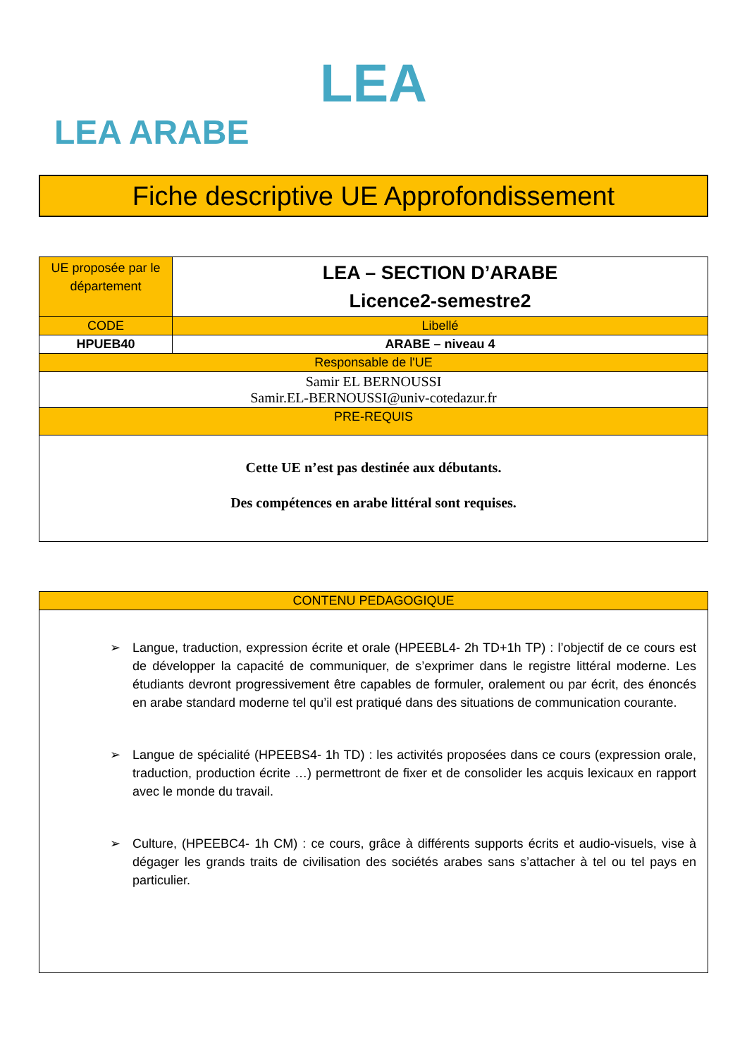LEA
LEA ARABE
Fiche descriptive UE Approfondissement
| UE proposée par le département | LEA – SECTION D’ARABE Licence2-semestre2 |
| CODE | Libellé |
| HPUEB40 | ARABE – niveau 4 |
| Responsable de l'UE | |
| Samir EL BERNOUSSI Samir.EL-BERNOUSSI@univ-cotedazur.fr | |
| PRE-REQUIS | |
| Cette UE n’est pas destinée aux débutants. Des compétences en arabe littéral sont requises. | |
| CONTENU PEDAGOGIQUE |
| ➢ Langue, traduction, expression écrite et orale (HPEEBL4- 2h TD+1h TP) : l’objectif de ce cours est de développer la capacité de communiquer, de s’exprimer dans le registre littéral moderne. Les étudiants devront progressivement être capables de formuler, oralement ou par écrit, des énoncés en arabe standard moderne tel qu’il est pratiqué dans des situations de communication courante. ➢ Langue de spécialité (HPEEBS4- 1h TD) : les activités proposées dans ce cours (expression orale, traduction, production écrite …) permettront de fixer et de consolider les acquis lexicaux en rapport avec le monde du travail. ➢ Culture, (HPEEBC4- 1h CM) : ce cours, grâce à différents supports écrits et audio-visuels, vise à dégager les grands traits de civilisation des sociétés arabes sans s’attacher à tel ou tel pays en particulier. |